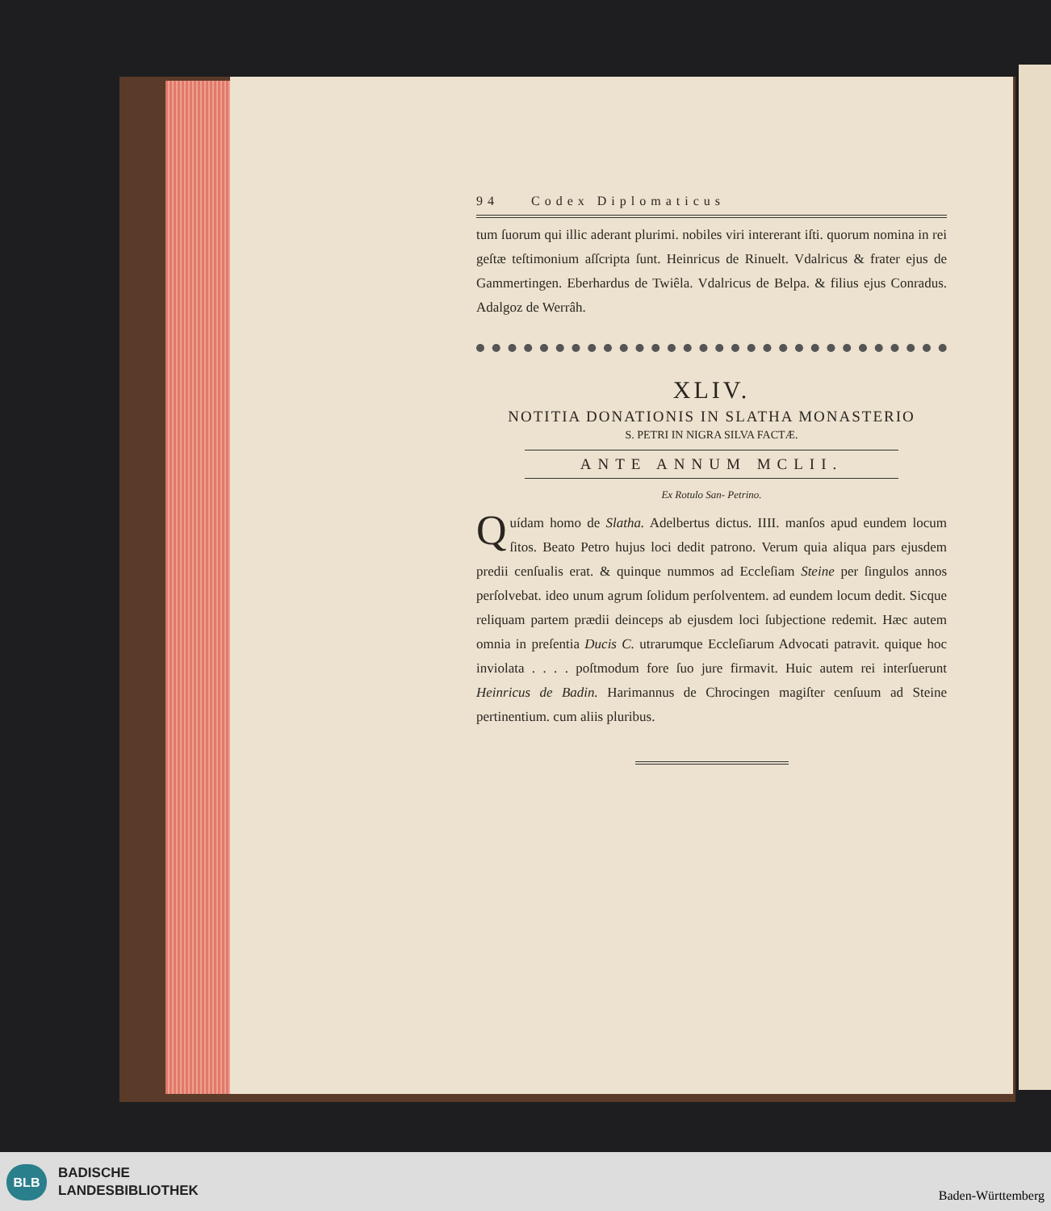94 Codex Diplomaticus
tum ſuorum qui illic aderant plurimi. nobiles viri intererant iſti. quorum nomina in rei geſtæ teſtimonium aſſcripta ſunt. Heinricus de Rinuelt. Vdalricus & frater ejus de Gammertingen. Eberhardus de Twiêla. Vdalricus de Belpa. & filius ejus Conradus. Adalgoz de Werrâh.
XLIV.
NOTITIA DONATIONIS IN SLATHA MONASTERIO
S. PETRI IN NIGRA SILVA FACTÆ.
ANTE ANNUM MCLII.
Ex Rotulo San- Petrino.
Quídam homo de Slatha. Adelbertus dictus. IIII. manſos apud eundem locum ſitos. Beato Petro hujus loci dedit patrono. Verum quia aliqua pars ejusdem predii cenſualis erat. & quinque nummos ad Eccleſiam Steine per ſingulos annos perſolvebat. ideo unum agrum ſolidum perſolventem. ad eundem locum dedit. Sicque reliquam partem prædii deinceps ab ejusdem loci ſubjectione redemit. Hæc autem omnia in preſentia Ducis C. utrarumque Eccleſiarum Advocati patravit. quique hoc inviolata . . . . poſtmodum fore ſuo jure firmavit. Huic autem rei interſuerunt Heinricus de Badin. Harimannus de Chrocingen magiſter cenſuum ad Steine pertinentium. cum aliis pluribus.
BLB
BADISCHE
LANDESBIBLIOTHEK
Baden-Württemberg